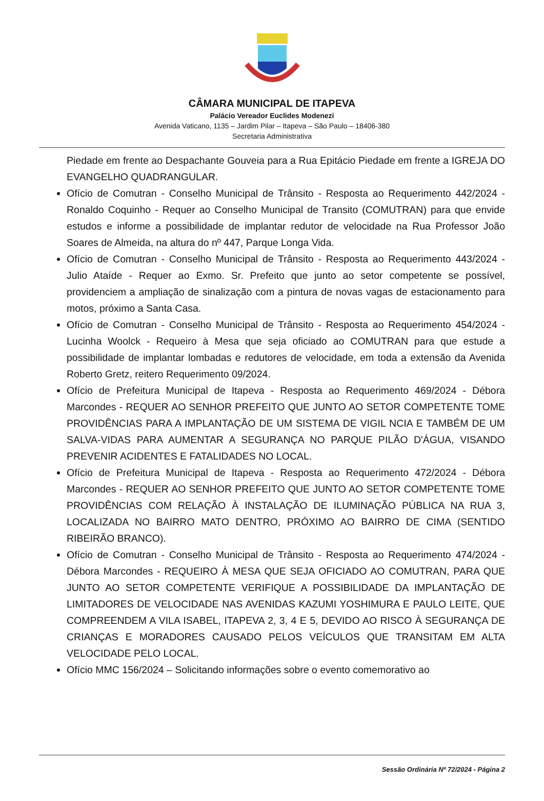CÂMARA MUNICIPAL DE ITAPEVA
Palácio Vereador Euclides Modenezi
Avenida Vaticano, 1135 – Jardim Pilar – Itapeva – São Paulo – 18406-380
Secretaria Administrativa
Piedade em frente ao Despachante Gouveia para a Rua Epitácio Piedade em frente a IGREJA DO EVANGELHO QUADRANGULAR.
Ofício de Comutran - Conselho Municipal de Trânsito - Resposta ao Requerimento 442/2024 - Ronaldo Coquinho - Requer ao Conselho Municipal de Transito (COMUTRAN) para que envide estudos e informe a possibilidade de implantar redutor de velocidade na Rua Professor João Soares de Almeida, na altura do nº 447, Parque Longa Vida.
Ofício de Comutran - Conselho Municipal de Trânsito - Resposta ao Requerimento 443/2024 - Julio Ataíde - Requer ao Exmo. Sr. Prefeito que junto ao setor competente se possível, providenciem a ampliação de sinalização com a pintura de novas vagas de estacionamento para motos, próximo a Santa Casa.
Ofício de Comutran - Conselho Municipal de Trânsito - Resposta ao Requerimento 454/2024 - Lucinha Woolck - Requeiro à Mesa que seja oficiado ao COMUTRAN para que estude a possibilidade de implantar lombadas e redutores de velocidade, em toda a extensão da Avenida Roberto Gretz, reitero Requerimento 09/2024.
Ofício de Prefeitura Municipal de Itapeva - Resposta ao Requerimento 469/2024 - Débora Marcondes - REQUER AO SENHOR PREFEITO QUE JUNTO AO SETOR COMPETENTE TOME PROVIDÊNCIAS PARA A IMPLANTAÇÃO DE UM SISTEMA DE VIGIL NCIA E TAMBÉM DE UM SALVA-VIDAS PARA AUMENTAR A SEGURANÇA NO PARQUE PILÃO D'ÁGUA, VISANDO PREVENIR ACIDENTES E FATALIDADES NO LOCAL.
Ofício de Prefeitura Municipal de Itapeva - Resposta ao Requerimento 472/2024 - Débora Marcondes - REQUER AO SENHOR PREFEITO QUE JUNTO AO SETOR COMPETENTE TOME PROVIDÊNCIAS COM RELAÇÃO À INSTALAÇÃO DE ILUMINAÇÃO PÚBLICA NA RUA 3, LOCALIZADA NO BAIRRO MATO DENTRO, PRÓXIMO AO BAIRRO DE CIMA (SENTIDO RIBEIRÃO BRANCO).
Ofício de Comutran - Conselho Municipal de Trânsito - Resposta ao Requerimento 474/2024 - Débora Marcondes - REQUEIRO À MESA QUE SEJA OFICIADO AO COMUTRAN, PARA QUE JUNTO AO SETOR COMPETENTE VERIFIQUE A POSSIBILIDADE DA IMPLANTAÇÃO DE LIMITADORES DE VELOCIDADE NAS AVENIDAS KAZUMI YOSHIMURA E PAULO LEITE, QUE COMPREENDEM A VILA ISABEL, ITAPEVA 2, 3, 4 E 5, DEVIDO AO RISCO À SEGURANÇA DE CRIANÇAS E MORADORES CAUSADO PELOS VEÍCULOS QUE TRANSITAM EM ALTA VELOCIDADE PELO LOCAL.
Ofício MMC 156/2024 – Solicitando informações sobre o evento comemorativo ao
Sessão Ordinária Nº 72/2024 - Página 2